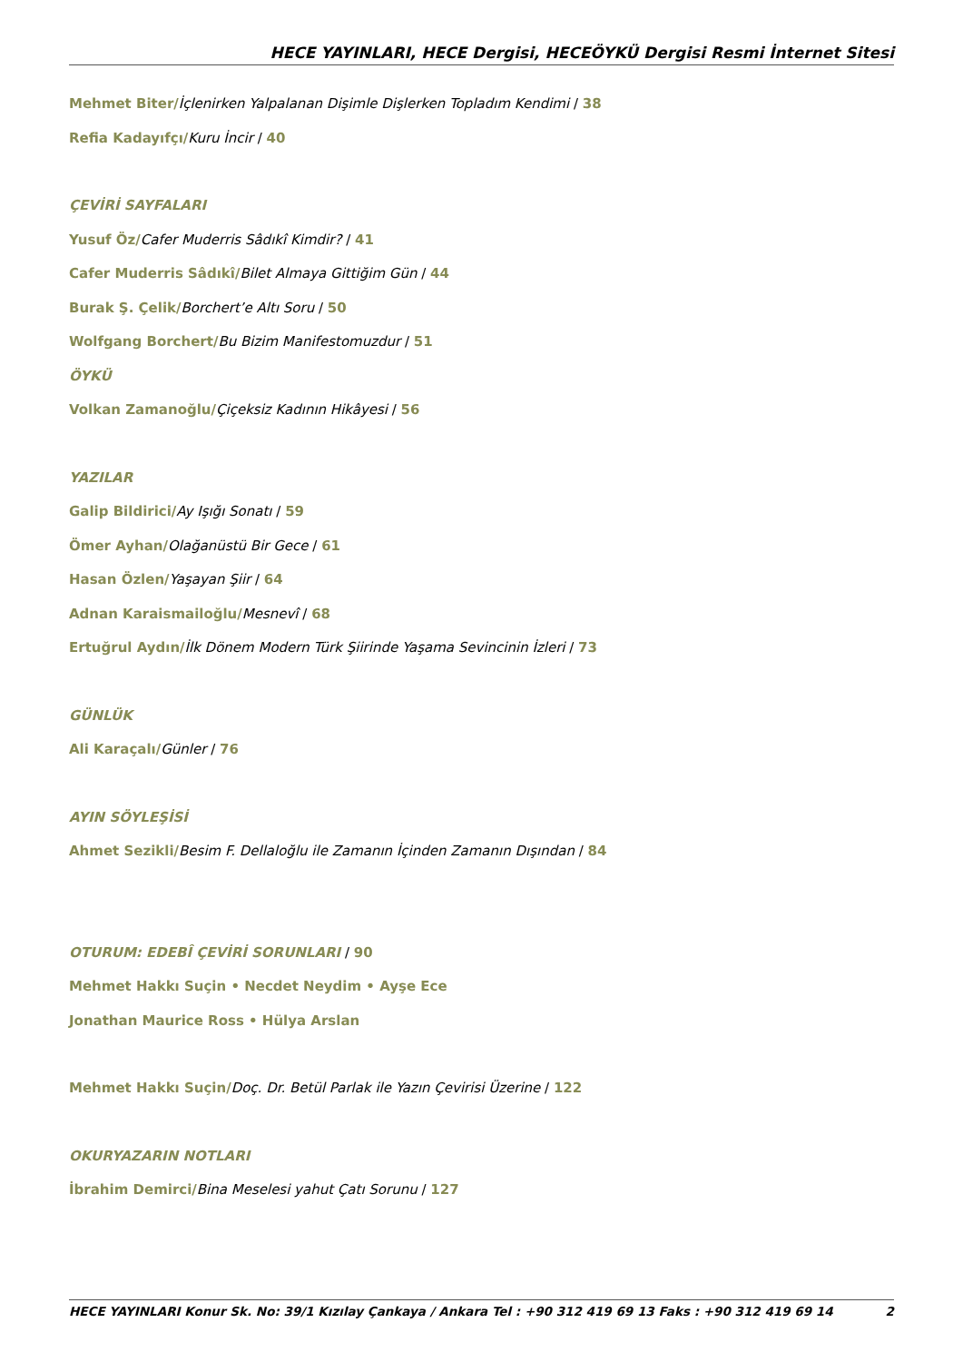HECE YAYINLARI, HECE Dergisi, HECEÖYKÜ Dergisi Resmi İnternet Sitesi
Mehmet Biter/İçlenirken Yalpalanan Dişimle Dişlerken Topladım Kendimi / 38
Refia Kadayıfçı/Kuru İncir / 40
ÇEVİRİ SAYFALARI
Yusuf Öz/Cafer Muderris Sâdıkî Kimdir? / 41
Cafer Muderris Sâdıkî/Bilet Almaya Gittiğim Gün / 44
Burak Ş. Çelik/Borchert’e Altı Soru / 50
Wolfgang Borchert/Bu Bizim Manifestomuzdur / 51
ÖYKÜ
Volkan Zamanoğlu/Çiçeksiz Kadının Hikâyesi / 56
YAZILAR
Galip Bildirici/Ay Işığı Sonatı / 59
Ömer Ayhan/Olağanüstü Bir Gece / 61
Hasan Özlen/Yaşayan Şiir / 64
Adnan Karaismailoğlu/Mesnevî / 68
Ertuğrul Aydın/İlk Dönem Modern Türk Şiirinde Yaşama Sevincinin İzleri / 73
GÜNLÜK
Ali Karaçalı/Günler / 76
AYIN SÖYLEŞİSİ
Ahmet Sezikli/Besim F. Dellaloğlu ile Zamanın İçinden Zamanın Dışından / 84
OTURUM: EDEBÎ ÇEVİRİ SORUNLARI / 90
Mehmet Hakkı Suçin • Necdet Neydim • Ayşe Ece
Jonathan Maurice Ross • Hülya Arslan
Mehmet Hakkı Suçin/Doç. Dr. Betül Parlak ile Yazın Çevirisi Üzerine / 122
OKURYAZARIN NOTLARI
İbrahim Demirci/Bina Meselesi yahut Çatı Sorunu / 127
HECE YAYINLARI Konur Sk. No: 39/1 Kızılay Çankaya / Ankara Tel : +90 312 419 69 13 Faks : +90 312 419 69 14 2